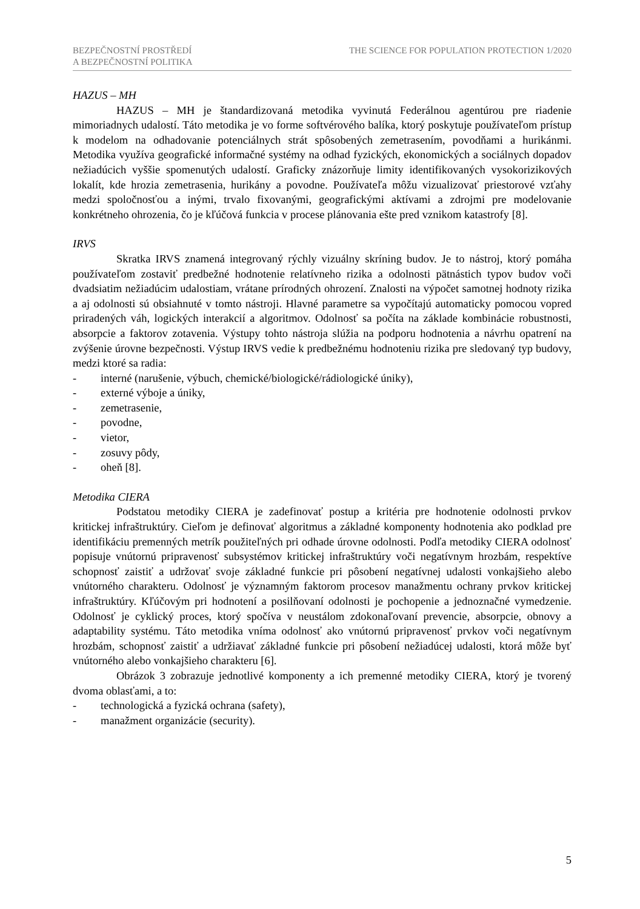BEZPEČNOSTNÍ PROSTŘEDÍ
A BEZPEČNOSTNÍ POLITIKA
THE SCIENCE FOR POPULATION PROTECTION 1/2020
HAZUS – MH
HAZUS – MH je štandardizovaná metodika vyvinutá Federálnou agentúrou pre riadenie mimoriadnych udalostí. Táto metodika je vo forme softvérového balíka, ktorý poskytuje používateľom prístup k modelom na odhadovanie potenciálnych strát spôsobených zemetrasením, povodňami a hurikánmi. Metodika využíva geografické informačné systémy na odhad fyzických, ekonomických a sociálnych dopadov nežiadúcich vyššie spomenutých udalostí. Graficky znázorňuje limity identifikovaných vysokorizikových lokalít, kde hrozia zemetrasenia, hurikány a povodne. Používateľa môžu vizualizovať priestorové vzťahy medzi spoločnosťou a inými, trvalo fixovanými, geografickými aktívami a zdrojmi pre modelovanie konkrétneho ohrozenia, čo je kľúčová funkcia v procese plánovania ešte pred vznikom katastrofy [8].
IRVS
Skratka IRVS znamená integrovaný rýchly vizuálny skríning budov. Je to nástroj, ktorý pomáha používateľom zostaviť predbežné hodnotenie relatívneho rizika a odolnosti pätnástich typov budov voči dvadsiatim nežiadúcim udalostiam, vrátane prírodných ohrození. Znalosti na výpočet samotnej hodnoty rizika a aj odolnosti sú obsiahnuté v tomto nástroji. Hlavné parametre sa vypočítajú automaticky pomocou vopred priradených váh, logických interakcií a algoritmov. Odolnosť sa počíta na základe kombinácie robustnosti, absorpcie a faktorov zotavenia. Výstupy tohto nástroja slúžia na podporu hodnotenia a návrhu opatrení na zvýšenie úrovne bezpečnosti. Výstup IRVS vedie k predbežnému hodnoteniu rizika pre sledovaný typ budovy, medzi ktoré sa radia:
- interné (narušenie, výbuch, chemické/biologické/rádiologické úniky),
- externé výboje a úniky,
- zemetrasenie,
- povodne,
- vietor,
- zosuvy pôdy,
- oheň [8].
Metodika CIERA
Podstatou metodiky CIERA je zadefinovať postup a kritéria pre hodnotenie odolnosti prvkov kritickej infraštruktúry. Cieľom je definovať algoritmus a základné komponenty hodnotenia ako podklad pre identifikáciu premenných metrík použiteľných pri odhade úrovne odolnosti. Podľa metodiky CIERA odolnosť popisuje vnútornú pripravenosť subsystémov kritickej infraštruktúry voči negatívnym hrozbám, respektíve schopnosť zaistiť a udržovať svoje základné funkcie pri pôsobení negatívnej udalosti vonkajšieho alebo vnútorného charakteru. Odolnosť je významným faktorom procesov manažmentu ochrany prvkov kritickej infraštruktúry. Kľúčovým pri hodnotení a posilňovaní odolnosti je pochopenie a jednoznačné vymedzenie. Odolnosť je cyklický proces, ktorý spočíva v neustálom zdokonaľovaní prevencie, absorpcie, obnovy a adaptability systému. Táto metodika vníma odolnosť ako vnútornú pripravenosť prvkov voči negatívnym hrozbám, schopnosť zaistiť a udržiavať základné funkcie pri pôsobení nežiadúcej udalosti, ktorá môže byť vnútorného alebo vonkajšieho charakteru [6].
Obrázok 3 zobrazuje jednotlivé komponenty a ich premenné metodiky CIERA, ktorý je tvorený dvoma oblasťami, a to:
- technologická a fyzická ochrana (safety),
- manažment organizácie (security).
5